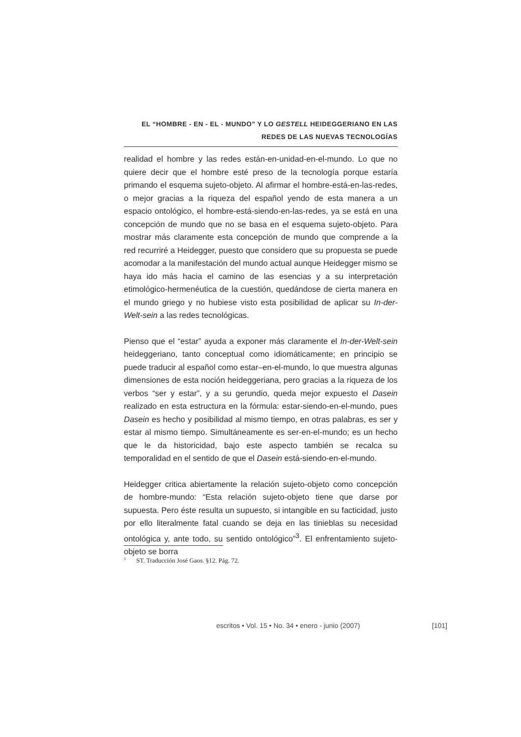EL “HOMBRE - EN - EL - MUNDO” Y LO GESTELL HEIDEGGERIANO EN LAS
REDES DE LAS NUEVAS TECNOLOGÍAS
realidad el hombre y las redes están-en-unidad-en-el-mundo. Lo que no quiere decir que el hombre esté preso de la tecnología porque estaría primando el esquema sujeto-objeto. Al afirmar el hombre-está-en-las-redes, o mejor gracias a la riqueza del español yendo de esta manera a un espacio ontológico, el hombre-está-siendo-en-las-redes, ya se está en una concepción de mundo que no se basa en el esquema sujeto-objeto. Para mostrar más claramente esta concepción de mundo que comprende a la red recurriré a Heidegger, puesto que considero que su propuesta se puede acomodar a la manifestación del mundo actual aunque Heidegger mismo se haya ido más hacia el camino de las esencias y a su interpretación etimológico-hermenéutica de la cuestión, quedándose de cierta manera en el mundo griego y no hubiese visto esta posibilidad de aplicar su In-der-Welt-sein a las redes tecnológicas.
Pienso que el “estar” ayuda a exponer más claramente el In-der-Welt-sein heideggeriano, tanto conceptual como idiomáticamente; en principio se puede traducir al español como estar–en-el-mundo, lo que muestra algunas dimensiones de esta noción heideggeriana, pero gracias a la riqueza de los verbos “ser y estar”, y a su gerundio, queda mejor expuesto el Dasein realizado en esta estructura en la fórmula: estar-siendo-en-el-mundo, pues Dasein es hecho y posibilidad al mismo tiempo, en otras palabras, es ser y estar al mismo tiempo. Simultáneamente es ser-en-el-mundo; es un hecho que le da historicidad, bajo este aspecto también se recalca su temporalidad en el sentido de que el Dasein está-siendo-en-el-mundo.
Heidegger critica abiertamente la relación sujeto-objeto como concepción de hombre-mundo: “Esta relación sujeto-objeto tiene que darse por supuesta. Pero éste resulta un supuesto, si intangible en su facticidad, justo por ello literalmente fatal cuando se deja en las tinieblas su necesidad ontológica y, ante todo, su sentido ontológico”<sup>3</sup>. El enfrentamiento sujeto-objeto se borra
<sup>3</sup> ST. Traducción José Gaos. §12. Pág. 72.
escritos • Vol. 15 • No. 34 • enero - junio (2007) [101]